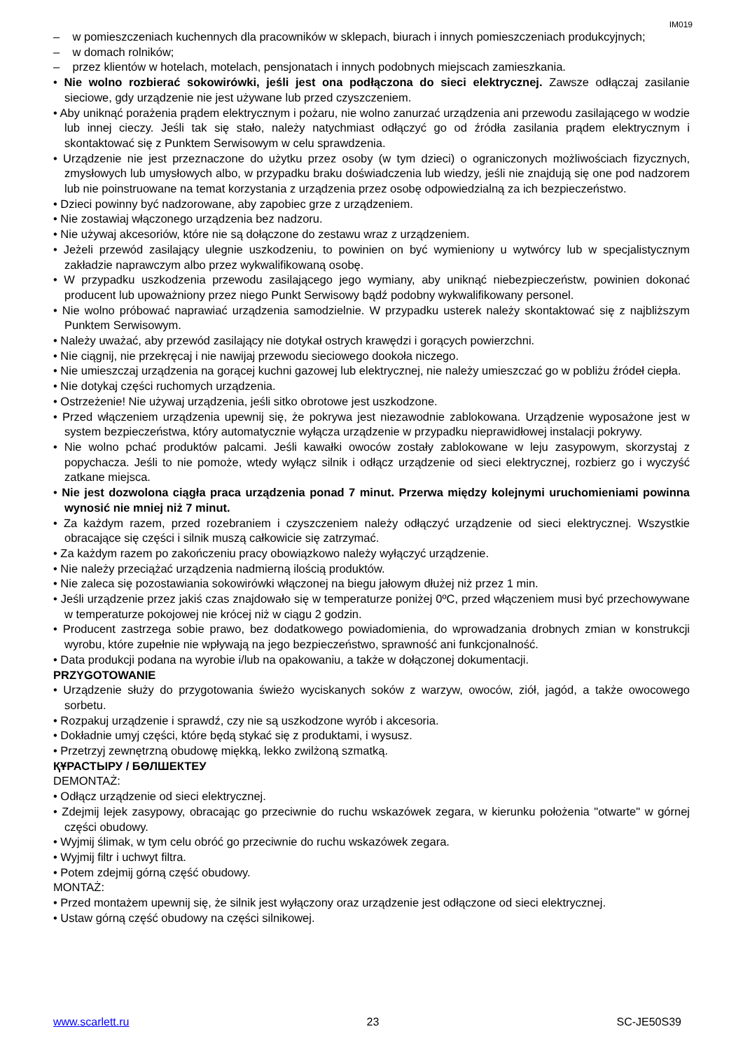IM019
– w pomieszczeniach kuchennych dla pracowników w sklepach, biurach i innych pomieszczeniach produkcyjnych;
– w domach rolników;
– przez klientów w hotelach, motelach, pensjonatach i innych podobnych miejscach zamieszkania.
• Nie wolno rozbierać sokowirówki, jeśli jest ona podłączona do sieci elektrycznej. Zawsze odłączaj zasilanie sieciowe, gdy urządzenie nie jest używane lub przed czyszczeniem.
• Aby uniknąć porażenia prądem elektrycznym i pożaru, nie wolno zanurzać urządzenia ani przewodu zasilającego w wodzie lub innej cieczy. Jeśli tak się stało, należy natychmiast odłączyć go od źródła zasilania prądem elektrycznym i skontaktować się z Punktem Serwisowym w celu sprawdzenia.
• Urządzenie nie jest przeznaczone do użytku przez osoby (w tym dzieci) o ograniczonych możliwościach fizycznych, zmysłowych lub umysłowych albo, w przypadku braku doświadczenia lub wiedzy, jeśli nie znajdują się one pod nadzorem lub nie poinstruowane na temat korzystania z urządzenia przez osobę odpowiedzialną za ich bezpieczeństwo.
• Dzieci powinny być nadzorowane, aby zapobiec grze z urządzeniem.
• Nie zostawiaj włączonego urządzenia bez nadzoru.
• Nie używaj akcesoriów, które nie są dołączone do zestawu wraz z urządzeniem.
• Jeżeli przewód zasilający ulegnie uszkodzeniu, to powinien on być wymieniony u wytwórcy lub w specjalistycznym zakładzie naprawczym albo przez wykwalifikowaną osobę.
• W przypadku uszkodzenia przewodu zasilającego jego wymiany, aby uniknąć niebezpieczeństw, powinien dokonać producent lub upoważniony przez niego Punkt Serwisowy bądź podobny wykwalifikowany personel.
• Nie wolno próbować naprawiać urządzenia samodzielnie. W przypadku usterek należy skontaktować się z najbliższym Punktem Serwisowym.
• Należy uważać, aby przewód zasilający nie dotykał ostrych krawędzi i gorących powierzchni.
• Nie ciągnij, nie przekręcaj i nie nawijaj przewodu sieciowego dookoła niczego.
• Nie umieszczaj urządzenia na gorącej kuchni gazowej lub elektrycznej, nie należy umieszczać go w pobliżu źródeł ciepła.
• Nie dotykaj części ruchomych urządzenia.
• Ostrzeżenie! Nie używaj urządzenia, jeśli sitko obrotowe jest uszkodzone.
• Przed włączeniem urządzenia upewnij się, że pokrywa jest niezawodnie zablokowana. Urządzenie wyposażone jest w system bezpieczeństwa, który automatycznie wyłącza urządzenie w przypadku nieprawidłowej instalacji pokrywy.
• Nie wolno pchać produktów palcami. Jeśli kawałki owoców zostały zablokowane w leju zasypowym, skorzystaj z popychacza. Jeśli to nie pomoże, wtedy wyłącz silnik i odłącz urządzenie od sieci elektrycznej, rozbierz go i wyczyść zatkane miejsca.
• Nie jest dozwolona ciągła praca urządzenia ponad 7 minut. Przerwa między kolejnymi uruchomieniami powinna wynosić nie mniej niż 7 minut.
• Za każdym razem, przed rozebraniem i czyszczeniem należy odłączyć urządzenie od sieci elektrycznej. Wszystkie obracające się części i silnik muszą całkowicie się zatrzymać.
• Za każdym razem po zakończeniu pracy obowiązkowo należy wyłączyć urządzenie.
• Nie należy przeciążać urządzenia nadmierną ilością produktów.
• Nie zaleca się pozostawiania sokowirówki włączonej na biegu jałowym dłużej niż przez 1 min.
• Jeśli urządzenie przez jakiś czas znajdowało się w temperaturze poniżej 0ºC, przed włączeniem musi być przechowywane w temperaturze pokojowej nie krócej niż w ciągu 2 godzin.
• Producent zastrzega sobie prawo, bez dodatkowego powiadomienia, do wprowadzania drobnych zmian w konstrukcji wyrobu, które zupełnie nie wpływają na jego bezpieczeństwo, sprawność ani funkcjonalność.
• Data produkcji podana na wyrobie i/lub na opakowaniu, a także w dołączonej dokumentacji.
PRZYGOTOWANIE
• Urządzenie służy do przygotowania świeżo wyciskanych soków z warzyw, owoców, ziół, jagód, a także owocowego sorbetu.
• Rozpakuj urządzenie i sprawdź, czy nie są uszkodzone wyrób i akcesoria.
• Dokładnie umyj części, które będą stykać się z produktami, i wysusz.
• Przetrzyj zewnętrzną obudowę miękką, lekko zwilżoną szmatką.
ҚҰРАСТЫРУ / БӨЛШЕКТЕУ
DEMONTAŻ:
• Odłącz urządzenie od sieci elektrycznej.
• Zdejmij lejek zasypowy, obracając go przeciwnie do ruchu wskazówek zegara, w kierunku położenia "otwarte" w górnej części obudowy.
• Wyjmij ślimak, w tym celu obróć go przeciwnie do ruchu wskazówek zegara.
• Wyjmij filtr i uchwyt filtra.
• Potem zdejmij górną część obudowy.
MONTAŻ:
• Przed montażem upewnij się, że silnik jest wyłączony oraz urządzenie jest odłączone od sieci elektrycznej.
• Ustaw górną część obudowy na części silnikowej.
www.scarlett.ru 23 SC-JE50S39